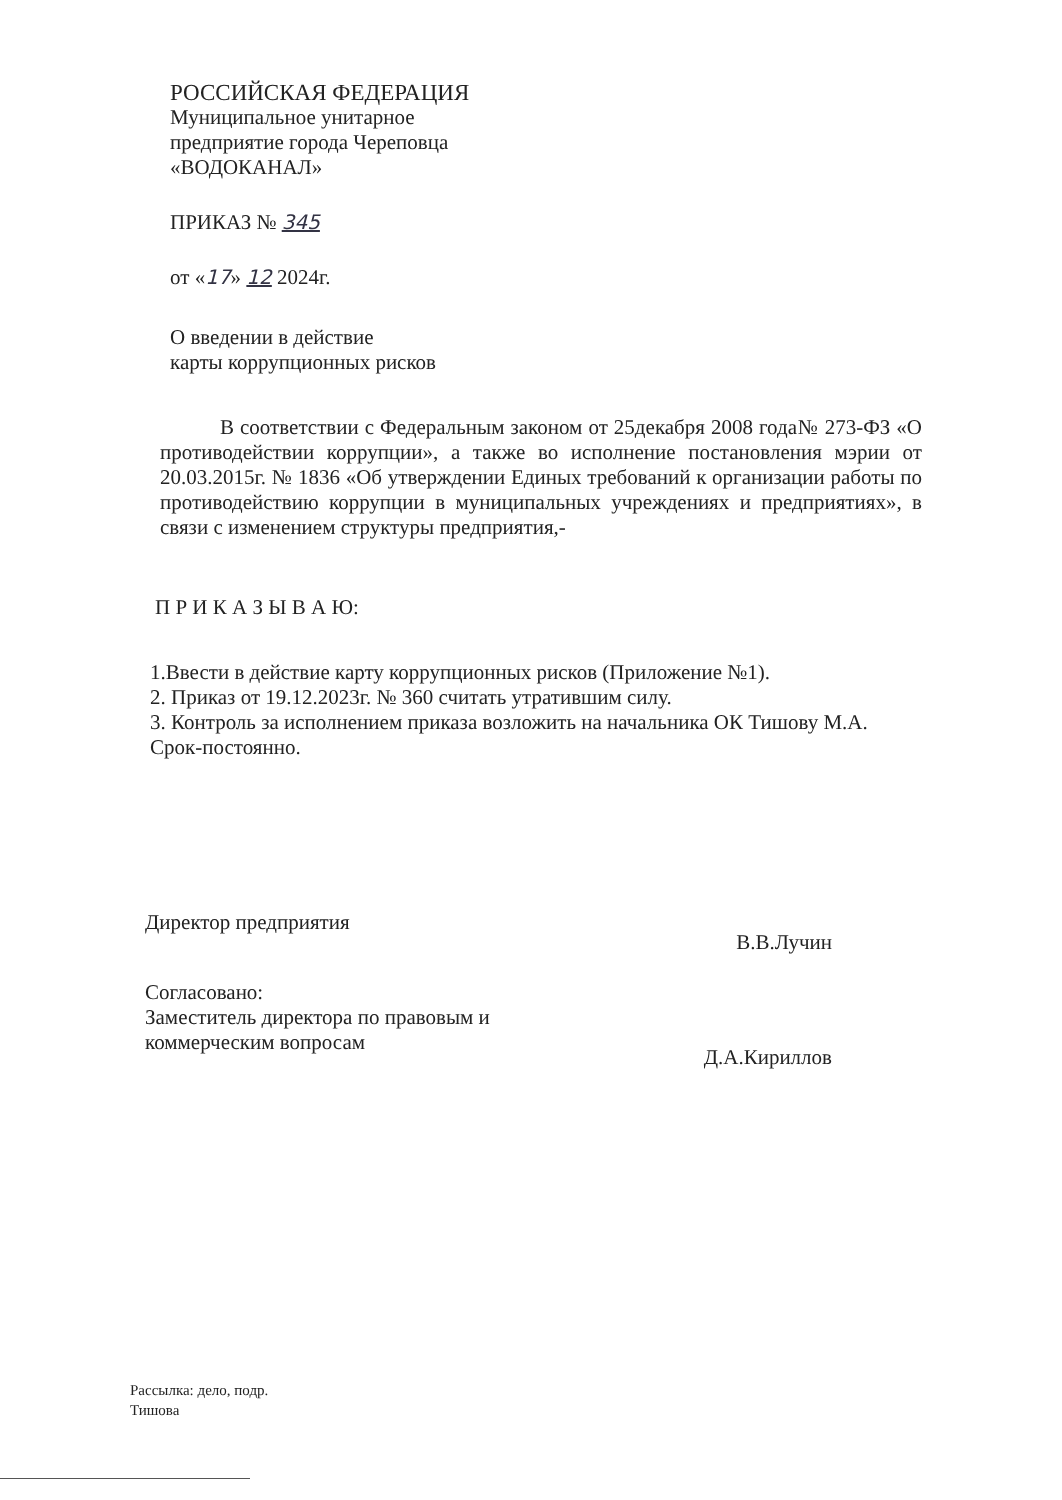РОССИЙСКАЯ ФЕДЕРАЦИЯ
Муниципальное унитарное
предприятие города Череповца
«ВОДОКАНАЛ»
ПРИКАЗ № 345
от «17» 12 2024г.
О введении в действие
карты коррупционных рисков
В соответствии с Федеральным законом от 25декабря 2008 года№ 273-ФЗ «О противодействии коррупции», а также во исполнение постановления мэрии от 20.03.2015г. № 1836 «Об утверждении Единых требований к организации работы по противодействию коррупции в муниципальных учреждениях и предприятиях», в связи с изменением структуры предприятия,-
П Р И К А З Ы В А Ю:
1.Ввести в действие карту коррупционных рисков (Приложение №1).
2. Приказ от 19.12.2023г. № 360 считать утратившим силу.
3. Контроль за исполнением приказа возложить на начальника ОК Тишову М.А.
Срок-постоянно.
Директор предприятия
В.В.Лучин
Согласовано:
Заместитель директора по правовым и
коммерческим вопросам
Д.А.Кириллов
Рассылка: дело, подр.
Тишова